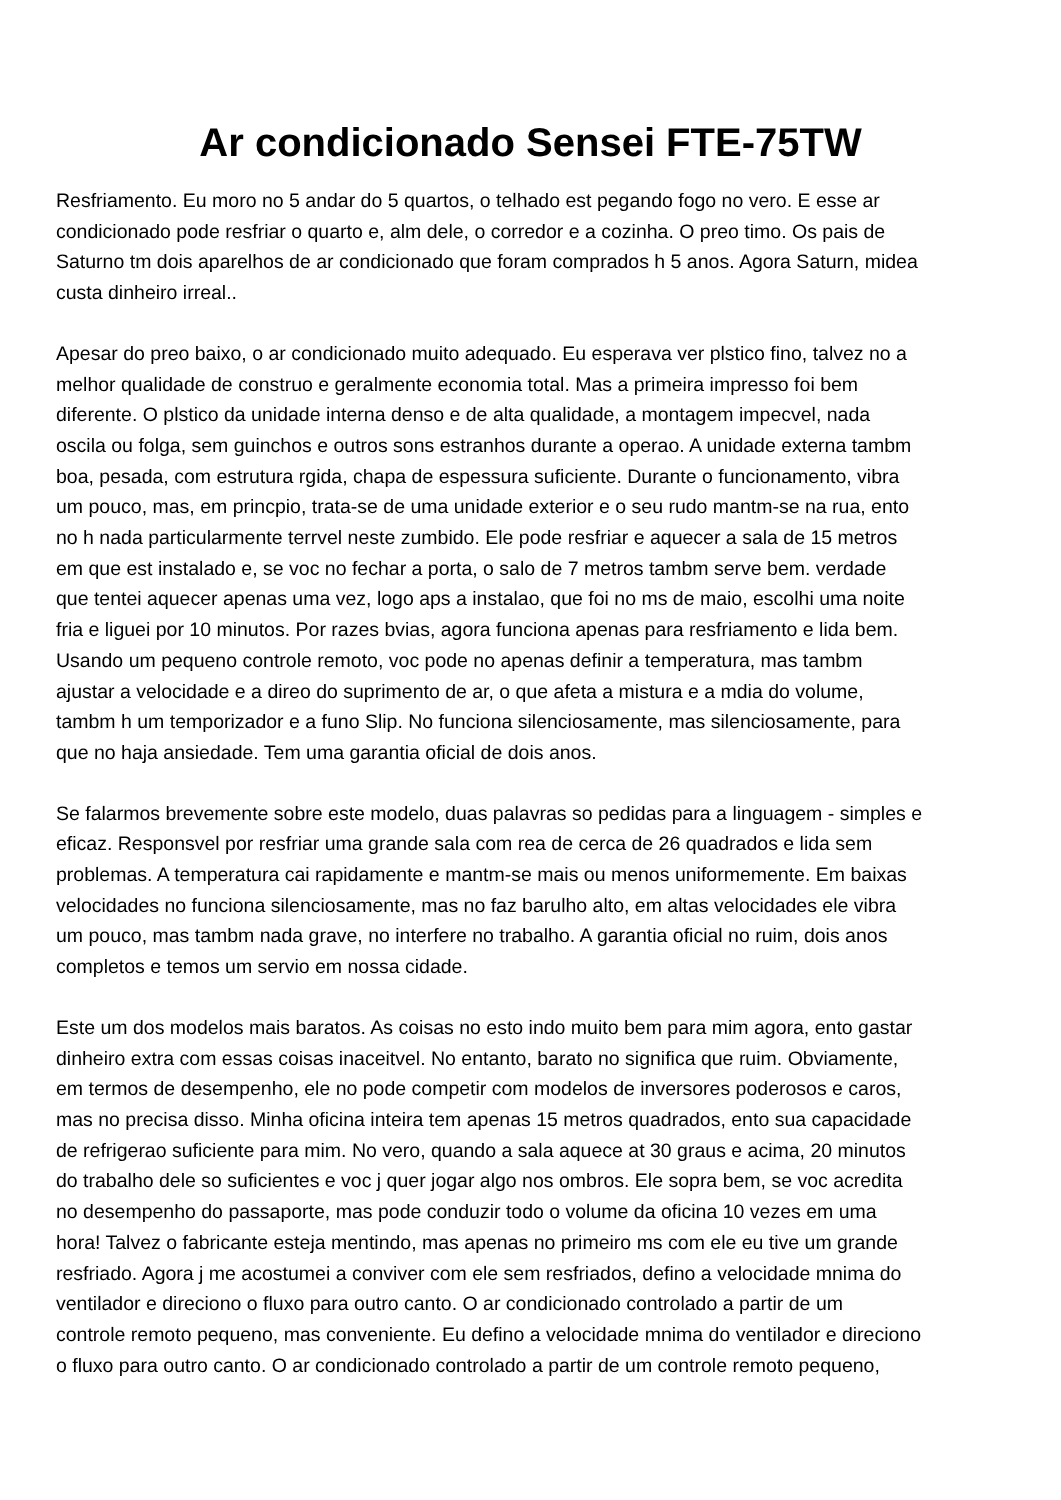Ar condicionado Sensei FTE-75TW
Resfriamento. Eu moro no 5 andar do 5 quartos, o telhado est pegando fogo no vero. E esse ar condicionado pode resfriar o quarto e, alm dele, o corredor e a cozinha. O preo timo. Os pais de Saturno tm dois aparelhos de ar condicionado que foram comprados h 5 anos. Agora Saturn, midea custa dinheiro irreal..
Apesar do preo baixo, o ar condicionado muito adequado. Eu esperava ver plstico fino, talvez no a melhor qualidade de construo e geralmente economia total. Mas a primeira impresso foi bem diferente. O plstico da unidade interna denso e de alta qualidade, a montagem impecvel, nada oscila ou folga, sem guinchos e outros sons estranhos durante a operao. A unidade externa tambm boa, pesada, com estrutura rgida, chapa de espessura suficiente. Durante o funcionamento, vibra um pouco, mas, em princpio, trata-se de uma unidade exterior e o seu rudo mantm-se na rua, ento no h nada particularmente terrvel neste zumbido. Ele pode resfriar e aquecer a sala de 15 metros em que est instalado e, se voc no fechar a porta, o salo de 7 metros tambm serve bem. verdade que tentei aquecer apenas uma vez, logo aps a instalao, que foi no ms de maio, escolhi uma noite fria e liguei por 10 minutos. Por razes bvias, agora funciona apenas para resfriamento e lida bem. Usando um pequeno controle remoto, voc pode no apenas definir a temperatura, mas tambm ajustar a velocidade e a direo do suprimento de ar, o que afeta a mistura e a mdia do volume, tambm h um temporizador e a funo Slip. No funciona silenciosamente, mas silenciosamente, para que no haja ansiedade. Tem uma garantia oficial de dois anos.
Se falarmos brevemente sobre este modelo, duas palavras so pedidas para a linguagem - simples e eficaz. Responsvel por resfriar uma grande sala com rea de cerca de 26 quadrados e lida sem problemas. A temperatura cai rapidamente e mantm-se mais ou menos uniformemente. Em baixas velocidades no funciona silenciosamente, mas no faz barulho alto, em altas velocidades ele vibra um pouco, mas tambm nada grave, no interfere no trabalho. A garantia oficial no ruim, dois anos completos e temos um servio em nossa cidade.
Este um dos modelos mais baratos. As coisas no esto indo muito bem para mim agora, ento gastar dinheiro extra com essas coisas inaceitvel. No entanto, barato no significa que ruim. Obviamente, em termos de desempenho, ele no pode competir com modelos de inversores poderosos e caros, mas no precisa disso. Minha oficina inteira tem apenas 15 metros quadrados, ento sua capacidade de refrigerao suficiente para mim. No vero, quando a sala aquece at 30 graus e acima, 20 minutos do trabalho dele so suficientes e voc j quer jogar algo nos ombros. Ele sopra bem, se voc acredita no desempenho do passaporte, mas pode conduzir todo o volume da oficina 10 vezes em uma hora! Talvez o fabricante esteja mentindo, mas apenas no primeiro ms com ele eu tive um grande resfriado. Agora j me acostumei a conviver com ele sem resfriados, defino a velocidade mnima do ventilador e direciono o fluxo para outro canto. O ar condicionado controlado a partir de um controle remoto pequeno, mas conveniente. Eu defino a velocidade mnima do ventilador e direciono o fluxo para outro canto. O ar condicionado controlado a partir de um controle remoto pequeno,